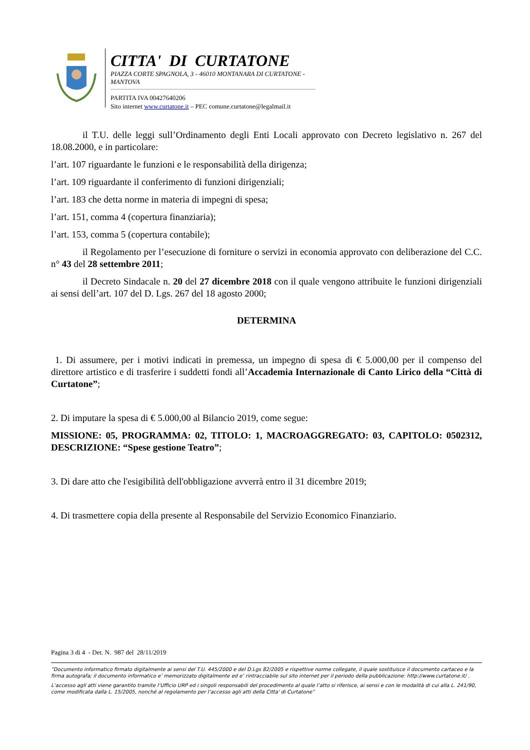CITTA' DI CURTATONE
PIAZZA CORTE SPAGNOLA, 3 - 46010 MONTANARA DI CURTATONE - MANTOVA
PARTITA IVA 00427640206
Sito internet www.curtatone.it – PEC comune.curtatone@legalmail.it
il T.U. delle leggi sull’Ordinamento degli Enti Locali approvato con Decreto legislativo n. 267 del 18.08.2000, e in particolare:
l’art. 107 riguardante le funzioni e le responsabilità della dirigenza;
l’art. 109 riguardante il conferimento di funzioni dirigenziali;
l’art. 183 che detta norme in materia di impegni di spesa;
l’art. 151, comma 4 (copertura finanziaria);
l’art. 153, comma 5 (copertura contabile);
il Regolamento per l’esecuzione di forniture o servizi in economia approvato con deliberazione del C.C. n° 43 del 28 settembre 2011;
il Decreto Sindacale n. 20 del 27 dicembre 2018 con il quale vengono attribuite le funzioni dirigenziali ai sensi dell’art. 107 del D. Lgs. 267 del 18 agosto 2000;
DETERMINA
1. Di assumere, per i motivi indicati in premessa, un impegno di spesa di € 5.000,00 per il compenso del direttore artistico e di trasferire i suddetti fondi all’Accademia Internazionale di Canto Lirico della “Città di Curtatone”;
2. Di imputare la spesa di € 5.000,00 al Bilancio 2019, come segue:
MISSIONE: 05, PROGRAMMA: 02, TITOLO: 1, MACROAGGREGATO: 03, CAPITOLO: 0502312, DESCRIZIONE: “Spese gestione Teatro”;
3. Di dare atto che l'esigibilità dell'obbligazione avverrà entro il 31 dicembre 2019;
4. Di trasmettere copia della presente al Responsabile del Servizio Economico Finanziario.
Pagina 3 di 4 - Det. N. 987 del 28/11/2019
“Documento informatico firmato digitalmente ai sensi del T.U. 445/2000 e del D.Lgs 82/2005 e rispettive norme collegate, il quale sostituisce il documento cartaceo e la firma autografa; il documento informatico e’ memorizzato digitalmente ed e’ rintracciabile sul sito internet per il periodo della pubblicazione: http://www.curtatone.it/ .
L’accesso agli atti viene garantito tramite l’Ufficio URP ed i singoli responsabili del procedimento al quale l’atto si riferisce, ai sensi e con le modalità di cui alla L. 241/90, come modificata dalla L. 15/2005, nonché al regolamento per l’accesso agli atti della Citta' di Curtatone”